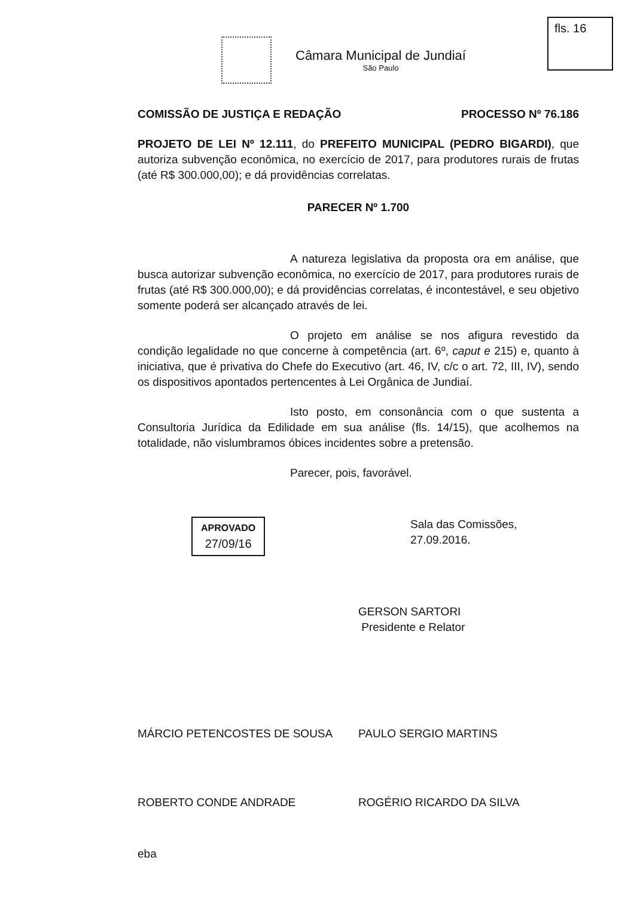Câmara Municipal de Jundiaí
São Paulo
fls. 16
COMISSÃO DE JUSTIÇA E REDAÇÃO PROCESSO Nº 76.186
PROJETO DE LEI Nº 12.111, do PREFEITO MUNICIPAL (PEDRO BIGARDI), que autoriza subvenção econômica, no exercício de 2017, para produtores rurais de frutas (até R$ 300.000,00); e dá providências correlatas.
PARECER Nº 1.700
A natureza legislativa da proposta ora em análise, que busca autorizar subvenção econômica, no exercício de 2017, para produtores rurais de frutas (até R$ 300.000,00); e dá providências correlatas, é incontestável, e seu objetivo somente poderá ser alcançado através de lei.
O projeto em análise se nos afigura revestido da condição legalidade no que concerne à competência (art. 6º, caput e 215) e, quanto à iniciativa, que é privativa do Chefe do Executivo (art. 46, IV, c/c o art. 72, III, IV), sendo os dispositivos apontados pertencentes à Lei Orgânica de Jundiaí.
Isto posto, em consonância com o que sustenta a Consultoria Jurídica da Edilidade em sua análise (fls. 14/15), que acolhemos na totalidade, não vislumbramos óbices incidentes sobre a pretensão.
Parecer, pois, favorável.
APROVADO
27/09/16
Sala das Comissões, 27.09.2016.
GERSON SARTORI
Presidente e Relator
MÁRCIO PETENCOSTES DE SOUSA
PAULO SERGIO MARTINS
ROBERTO CONDE ANDRADE
ROGÉRIO RICARDO DA SILVA
eba